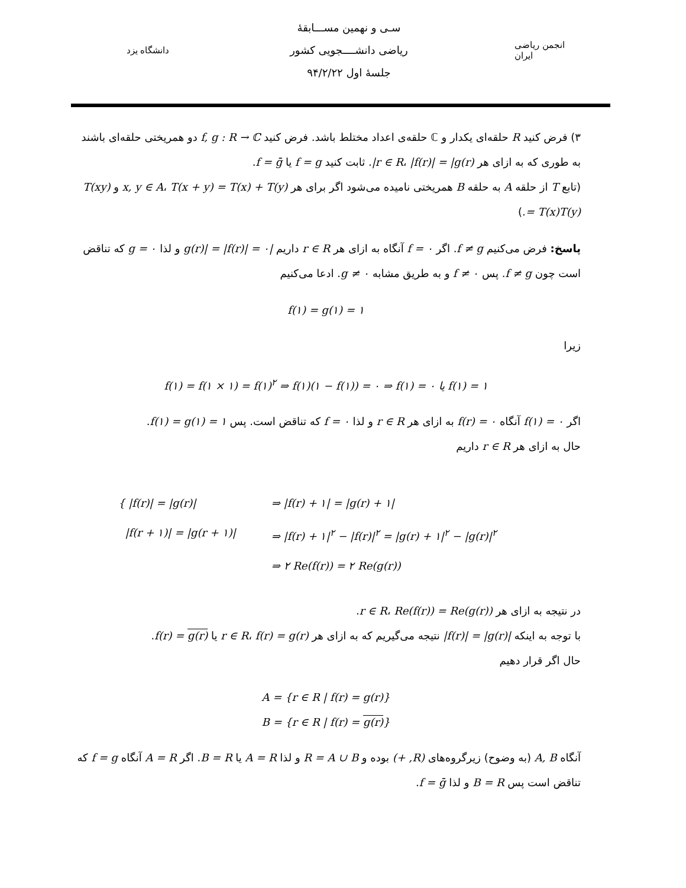دانشگاه یزد
سـی و نهمین مســـابقهٔ
ریاضی دانشــــجویی کشور
جلسهٔ اول ۹۴/۲/۲۲
انجمن ریاضی ایران
۳) فرض کنید R حلقه‌ای یکدار و ℂ حلقه‌ی اعداد مختلط باشد. فرض کنید f, g : R → ℂ دو همریختی حلقه‌ای باشند به طوری که به ازای هر r ∈ R، |f(r)| = |g(r)|. ثابت کنید f = g یا f = ḡ.
(تابع T از حلقه A به حلقه B همریختی نامیده می‌شود اگر برای هر x, y ∈ A، T(x + y) = T(x) + T(y) و T(xy) = T(x)T(y).)
پاسخ: فرض می‌کنیم f ≠ g. اگر f = ۰ آنگاه به ازای هر r ∈ R داریم |g(r)| = |f(r)| = ۰ و لذا g = ۰ که تناقض است چون f ≠ g. پس f ≠ ۰ و به طریق مشابه g ≠ ۰. ادعا می‌کنیم
f(۱) = g(۱) = ۱
زیرا
f(۱) = f(۱ × ۱) = f(۱)<sup>۲</sup> ⇒ f(۱)(۱ − f(۱)) = ۰ ⇒ f(۱) = ۰ یا f(۱) = ۱
اگر f(۱) = ۰ آنگاه f(r) = ۰ به ازای هر r ∈ R و لذا f = ۰ که تناقض است. پس f(۱) = g(۱) = ۱.
حال به ازای هر r ∈ R داریم
{ |f(r)| = |g(r)|
|f(r + ۱)| = |g(r + ۱)|
⇒ |f(r) + ۱| = |g(r) + ۱|
⇒ |f(r) + ۱|<sup>۲</sup> − |f(r)|<sup>۲</sup> = |g(r) + ۱|<sup>۲</sup> − |g(r)|<sup>۲</sup>
⇒ ۲ Re(f(r)) = ۲ Re(g(r))
در نتیجه به ازای هر r ∈ R، Re(f(r)) = Re(g(r)).
با توجه به اینکه |f(r)| = |g(r)| نتیجه می‌گیریم که به ازای هر r ∈ R، f(r) = g(r) یا f(r) = g(r).
حال اگر قرار دهیم
A = {r ∈ R | f(r) = g(r)}
B = {r ∈ R | f(r) = g(r)}
آنگاه A, B (به وضوح) زیرگروه‌های (R, +) بوده و R = A ∪ B و لذا A = R یا B = R. اگر A = R آنگاه f = g که تناقض است پس B = R و لذا f = ḡ.